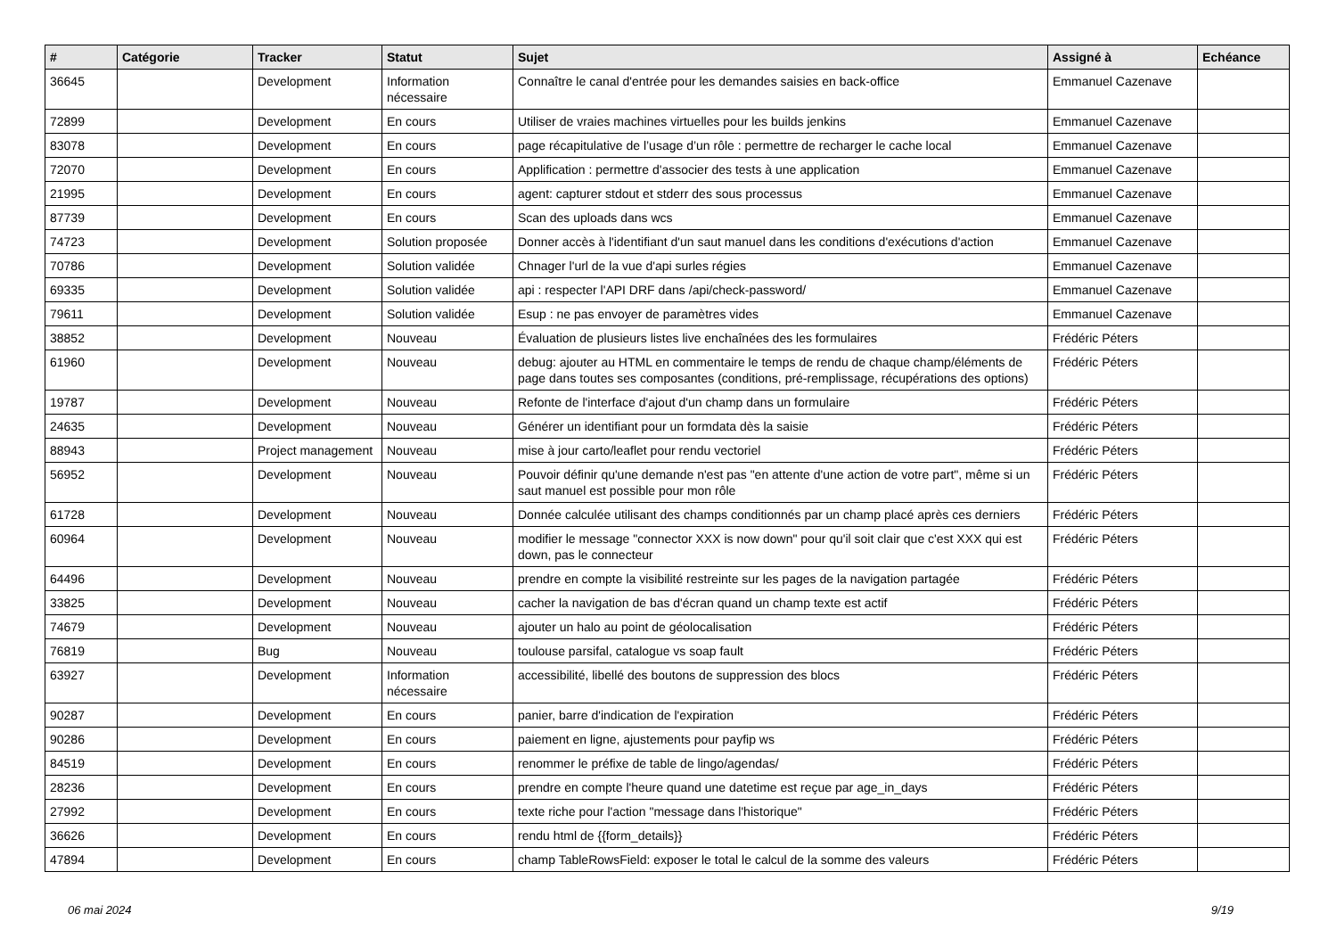| # | Catégorie | Tracker | Statut | Sujet | Assigné à | Echéance |
| --- | --- | --- | --- | --- | --- | --- |
| 36645 | | Development | Information nécessaire | Connaître le canal d'entrée pour les demandes saisies en back-office | Emmanuel Cazenave | |
| 72899 | | Development | En cours | Utiliser de vraies machines virtuelles pour les builds jenkins | Emmanuel Cazenave | |
| 83078 | | Development | En cours | page récapitulative de l’usage d’un rôle : permettre de recharger le cache local | Emmanuel Cazenave | |
| 72070 | | Development | En cours | Applification : permettre d'associer des tests à une application | Emmanuel Cazenave | |
| 21995 | | Development | En cours | agent: capturer stdout et stderr des sous processus | Emmanuel Cazenave | |
| 87739 | | Development | En cours | Scan des uploads dans wcs | Emmanuel Cazenave | |
| 74723 | | Development | Solution proposée | Donner accès à l'identifiant d'un saut manuel dans les conditions d'exécutions d'action | Emmanuel Cazenave | |
| 70786 | | Development | Solution validée | Chnager l'url de la vue d'api surles régies | Emmanuel Cazenave | |
| 69335 | | Development | Solution validée | api : respecter l'API DRF dans /api/check-password/ | Emmanuel Cazenave | |
| 79611 | | Development | Solution validée | Esup : ne pas envoyer de paramètres vides | Emmanuel Cazenave | |
| 38852 | | Development | Nouveau | Évaluation de plusieurs listes live enchaînées des les formulaires | Frédéric Péters | |
| 61960 | | Development | Nouveau | debug: ajouter au HTML en commentaire le temps de rendu de chaque champ/éléments de page dans toutes ses composantes (conditions, pré-remplissage, récupérations des options) | Frédéric Péters | |
| 19787 | | Development | Nouveau | Refonte de l'interface d'ajout d'un champ dans un formulaire | Frédéric Péters | |
| 24635 | | Development | Nouveau | Générer un identifiant pour un formdata dès la saisie | Frédéric Péters | |
| 88943 | | Project management | Nouveau | mise à jour carto/leaflet pour rendu vectoriel | Frédéric Péters | |
| 56952 | | Development | Nouveau | Pouvoir définir qu'une demande n'est pas "en attente d'une action de votre part", même si un saut manuel est possible pour mon rôle | Frédéric Péters | |
| 61728 | | Development | Nouveau | Donnée calculée utilisant des champs conditionnés par un champ placé après ces derniers | Frédéric Péters | |
| 60964 | | Development | Nouveau | modifier le message "connector XXX is now down" pour qu'il soit clair que c'est XXX qui est down, pas le connecteur | Frédéric Péters | |
| 64496 | | Development | Nouveau | prendre en compte la visibilité restreinte sur les pages de la navigation partagée | Frédéric Péters | |
| 33825 | | Development | Nouveau | cacher la navigation de bas d'écran quand un champ texte est actif | Frédéric Péters | |
| 74679 | | Development | Nouveau | ajouter un halo au point de géolocalisation | Frédéric Péters | |
| 76819 | | Bug | Nouveau | toulouse parsifal, catalogue vs soap fault | Frédéric Péters | |
| 63927 | | Development | Information nécessaire | accessibilité, libellé des boutons de suppression des blocs | Frédéric Péters | |
| 90287 | | Development | En cours | panier, barre d'indication de l'expiration | Frédéric Péters | |
| 90286 | | Development | En cours | paiement en ligne, ajustements pour payfip ws | Frédéric Péters | |
| 84519 | | Development | En cours | renommer le préfixe de table de lingo/agendas/ | Frédéric Péters | |
| 28236 | | Development | En cours | prendre en compte l'heure quand une datetime est reçue par age_in_days | Frédéric Péters | |
| 27992 | | Development | En cours | texte riche pour l'action "message dans l'historique" | Frédéric Péters | |
| 36626 | | Development | En cours | rendu html de {{form_details}} | Frédéric Péters | |
| 47894 | | Development | En cours | champ TableRowsField: exposer le total le calcul de la somme des valeurs | Frédéric Péters | |
06 mai 2024 9/19